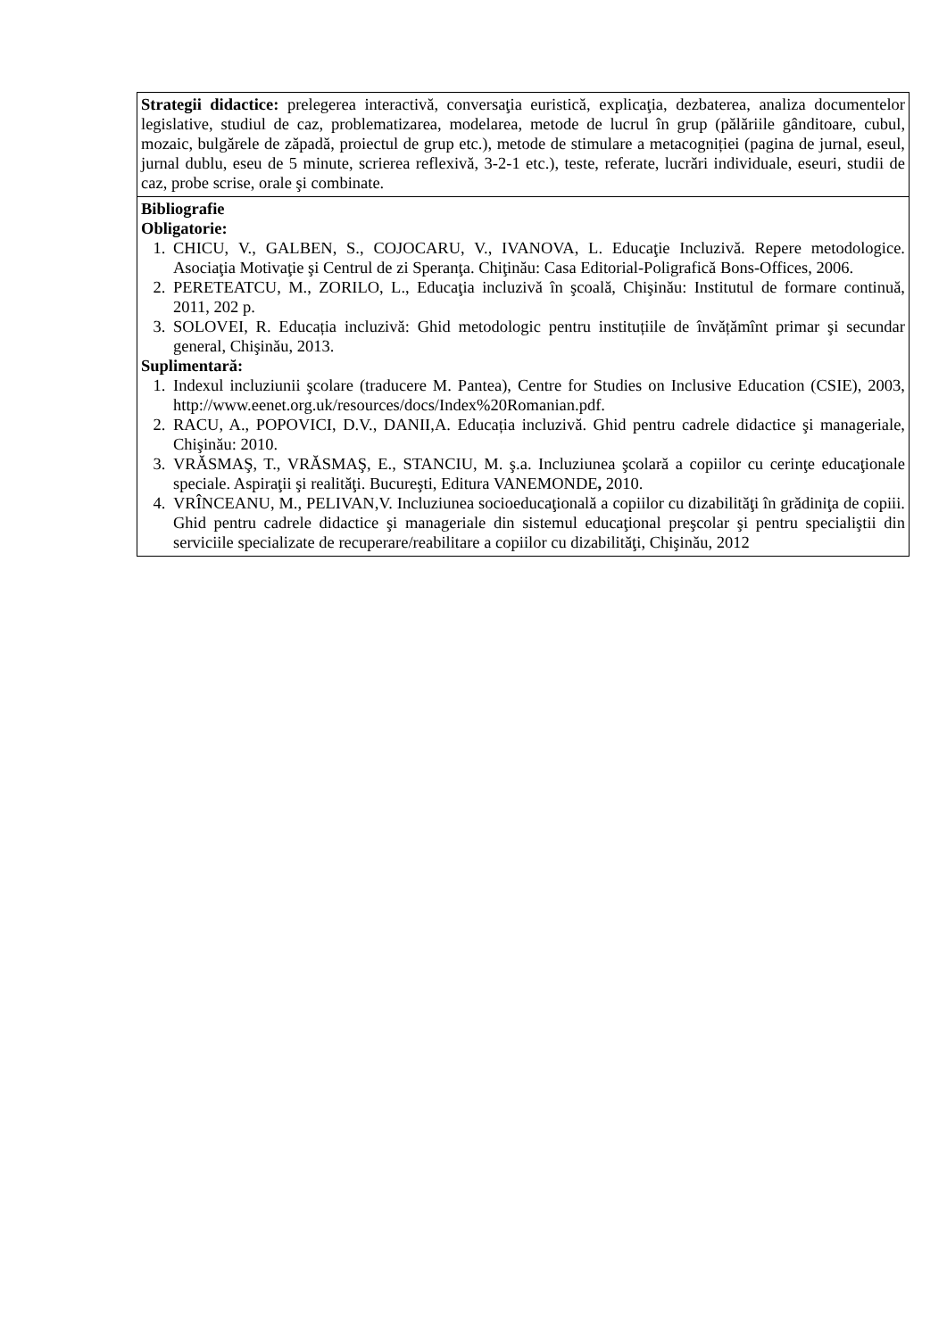| Strategii didactice: prelegerea interactivă, conversaţia euristică, explicaţia, dezbaterea, analiza documentelor legislative, studiul de caz, problematizarea, modelarea, metode de lucrul în grup (pălăriile gânditoare, cubul, mozaic, bulgărele de zăpadă, proiectul de grup etc.), metode de stimulare a metacogniției (pagina de jurnal, eseul, jurnal dublu, eseu de 5 minute, scrierea reflexivă, 3-2-1 etc.), teste, referate, lucrări individuale, eseuri, studii de caz, probe scrise, orale şi combinate. |
| Bibliografie Obligatorie: 1. CHICU, V., GALBEN, S., COJOCARU, V., IVANOVA, L. Educaţie Incluzivă. Repere metodologice. Asociaţia Motivaţie şi Centrul de zi Speranţa. Chiţinău: Casa Editorial-Poligrafică Bons-Offices, 2006. 2. PERETEATCU, M., ZORILO, L., Educaţia incluzivă în şcoală, Chişinău: Institutul de formare continuă, 2011, 202 p. 3. SOLOVEI, R. Educația incluzivă: Ghid metodologic pentru instituțiile de învățămînt primar şi secundar general, Chişinău, 2013. Suplimentară: 1. Indexul incluziunii şcolare (traducere M. Pantea), Centre for Studies on Inclusive Education (CSIE), 2003, http://www.eenet.org.uk/resources/docs/Index%20Romanian.pdf . 2. RACU, A., POPOVICI, D.V., DANII,A. Educația incluzivă. Ghid pentru cadrele didactice şi manageriale, Chişinău: 2010. 3. VRĂSMAŞ, T., VRĂSMAŞ, E., STANCIU, M. ş.a. Incluziunea şcolară a copiilor cu cerinţe educaţionale speciale. Aspiraţii şi realităţi. Bucureşti, Editura VANEMONDE , 2010. 4. VRÎNCEANU, M., PELIVAN,V. Incluziunea socioeducaţională a copiilor cu dizabilităţi în grădiniţa de copiii. Ghid pentru cadrele didactice şi manageriale din sistemul educaţional preşcolar şi pentru specialiştii din serviciile specializate de recuperare/reabilitare a copiilor cu dizabilităţi, Chişinău, 2012 |